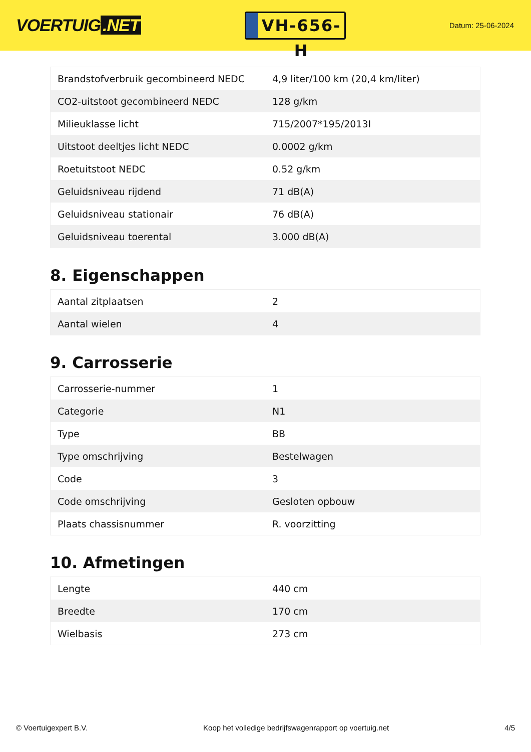VOERTUIG.NET
VH-656-H
Datum: 25-06-2024
| Brandstofverbruik gecombineerd NEDC | 4,9 liter/100 km (20,4 km/liter) |
| CO2-uitstoot gecombineerd NEDC | 128 g/km |
| Milieuklasse licht | 715/2007*195/2013I |
| Uitstoot deeltjes licht NEDC | 0.0002 g/km |
| Roetuitstoot NEDC | 0.52 g/km |
| Geluidsniveau rijdend | 71 dB(A) |
| Geluidsniveau stationair | 76 dB(A) |
| Geluidsniveau toerental | 3.000 dB(A) |
8. Eigenschappen
| Aantal zitplaatsen | 2 |
| Aantal wielen | 4 |
9. Carrosserie
| Carrosserie-nummer | 1 |
| Categorie | N1 |
| Type | BB |
| Type omschrijving | Bestelwagen |
| Code | 3 |
| Code omschrijving | Gesloten opbouw |
| Plaats chassisnummer | R. voorzitting |
10. Afmetingen
| Lengte | 440 cm |
| Breedte | 170 cm |
| Wielbasis | 273 cm |
© Voertuigexpert B.V. Koop het volledige bedrijfswagenrapport op voertuig.net 4/5